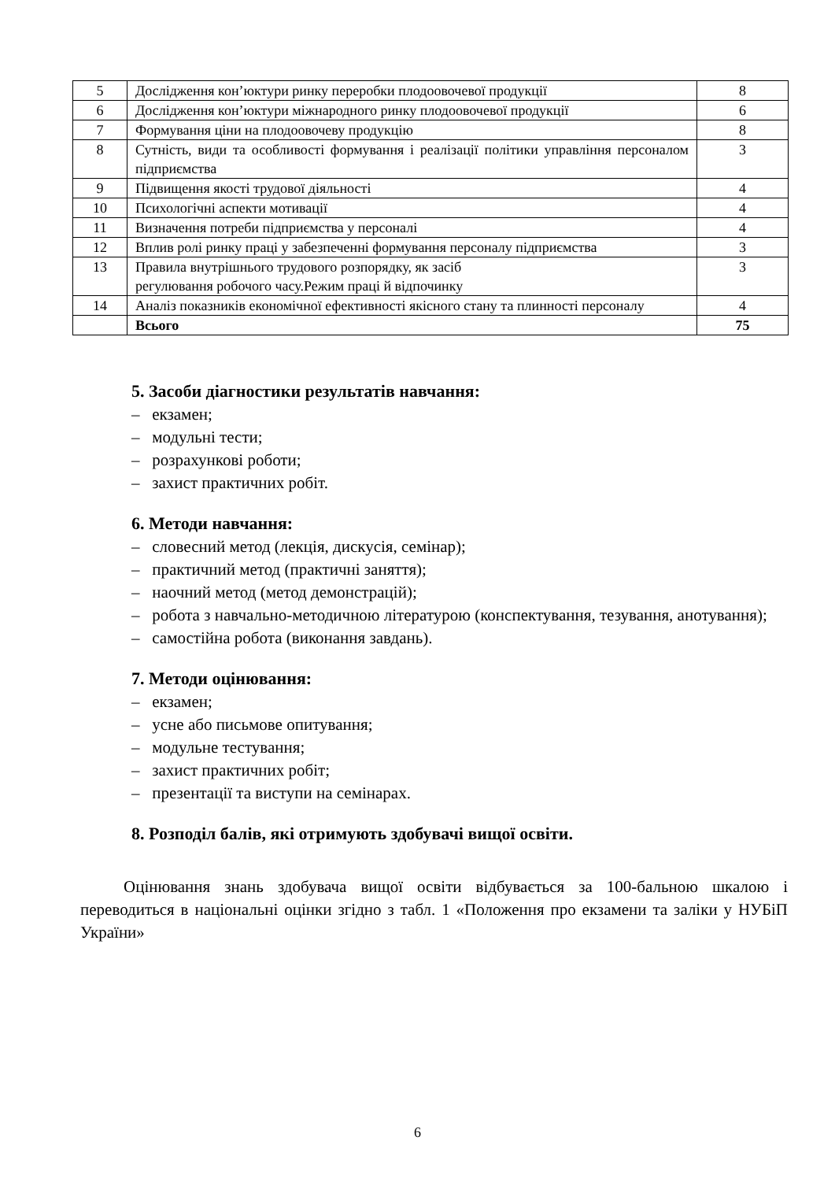| 5 | Дослідження кон’юктури ринку переробки плодоовочевої продукції | 8 |
| 6 | Дослідження кон’юктури міжнародного ринку плодоовочевої продукції | 6 |
| 7 | Формування ціни на плодоовочеву продукцію | 8 |
| 8 | Сутність, види та особливості формування і реалізації політики управління персоналом підприємства | 3 |
| 9 | Підвищення якості трудової діяльності | 4 |
| 10 | Психологічні аспекти мотивації | 4 |
| 11 | Визначення потреби підприємства у персоналі | 4 |
| 12 | Вплив ролі ринку праці у забезпеченні формування персоналу підприємства | 3 |
| 13 | Правила внутрішнього трудового розпорядку, як засіб регулювання робочого часу.Режим праці й відпочинку | 3 |
| 14 | Аналіз показників економічної ефективності якісного стану та плинності персоналу | 4 |
| | Всього | 75 |
5. Засоби діагностики результатів навчання:
– екзамен;
– модульні тести;
– розрахункові роботи;
– захист практичних робіт.
6. Методи навчання:
– словесний метод (лекція, дискусія, семінар);
– практичний метод (практичні заняття);
– наочний метод (метод демонстрацій);
– робота з навчально-методичною літературою (конспектування, тезування, анотування);
– самостійна робота (виконання завдань).
7. Методи оцінювання:
– екзамен;
– усне або письмове опитування;
– модульне тестування;
– захист практичних робіт;
– презентації та виступи на семінарах.
8. Розподіл балів, які отримують здобувачі вищої освіти.
Оцінювання знань здобувача вищої освіти відбувається за 100-бальною шкалою і переводиться в національні оцінки згідно з табл. 1 «Положення про екзамени та заліки у НУБіП України»
6